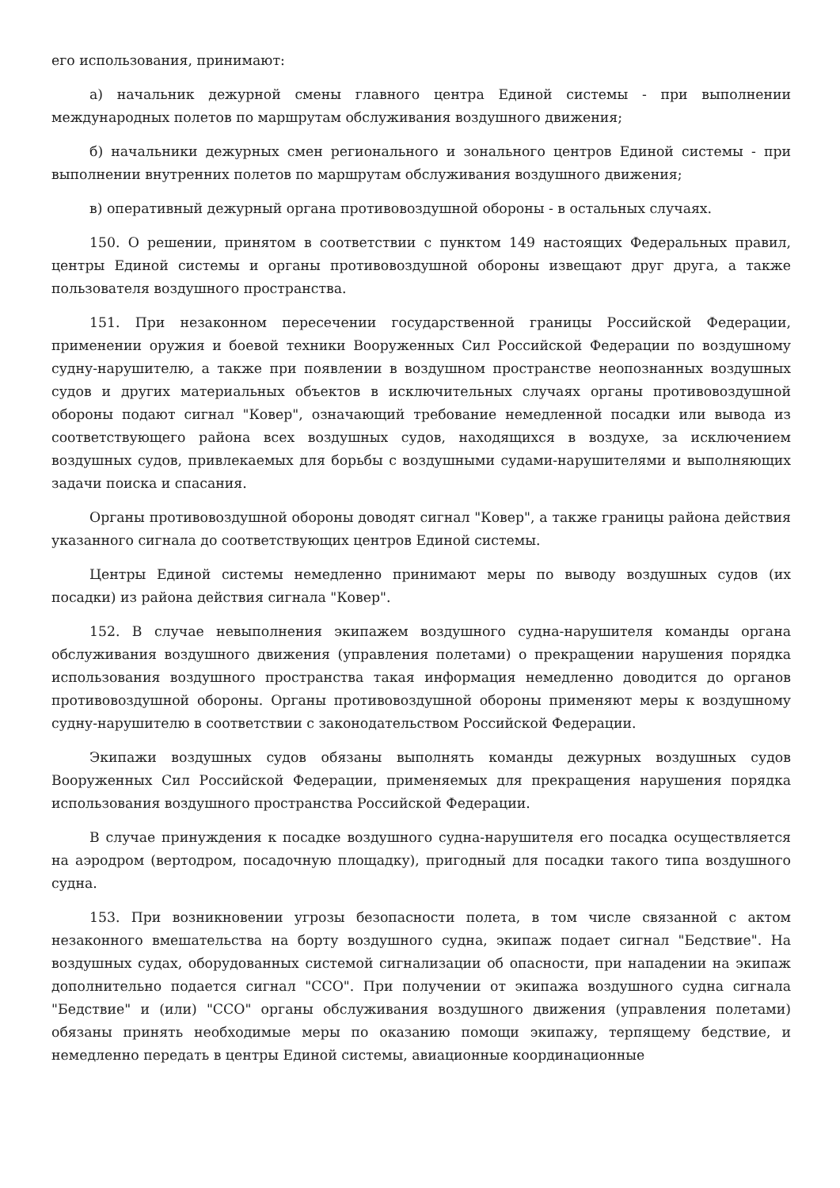его использования, принимают:
а) начальник дежурной смены главного центра Единой системы - при выполнении международных полетов по маршрутам обслуживания воздушного движения;
б) начальники дежурных смен регионального и зонального центров Единой системы - при выполнении внутренних полетов по маршрутам обслуживания воздушного движения;
в) оперативный дежурный органа противовоздушной обороны - в остальных случаях.
150. О решении, принятом в соответствии с пунктом 149 настоящих Федеральных правил, центры Единой системы и органы противовоздушной обороны извещают друг друга, а также пользователя воздушного пространства.
151. При незаконном пересечении государственной границы Российской Федерации, применении оружия и боевой техники Вооруженных Сил Российской Федерации по воздушному судну-нарушителю, а также при появлении в воздушном пространстве неопознанных воздушных судов и других материальных объектов в исключительных случаях органы противовоздушной обороны подают сигнал "Ковер", означающий требование немедленной посадки или вывода из соответствующего района всех воздушных судов, находящихся в воздухе, за исключением воздушных судов, привлекаемых для борьбы с воздушными судами-нарушителями и выполняющих задачи поиска и спасания.
Органы противовоздушной обороны доводят сигнал "Ковер", а также границы района действия указанного сигнала до соответствующих центров Единой системы.
Центры Единой системы немедленно принимают меры по выводу воздушных судов (их посадки) из района действия сигнала "Ковер".
152. В случае невыполнения экипажем воздушного судна-нарушителя команды органа обслуживания воздушного движения (управления полетами) о прекращении нарушения порядка использования воздушного пространства такая информация немедленно доводится до органов противовоздушной обороны. Органы противовоздушной обороны применяют меры к воздушному судну-нарушителю в соответствии с законодательством Российской Федерации.
Экипажи воздушных судов обязаны выполнять команды дежурных воздушных судов Вооруженных Сил Российской Федерации, применяемых для прекращения нарушения порядка использования воздушного пространства Российской Федерации.
В случае принуждения к посадке воздушного судна-нарушителя его посадка осуществляется на аэродром (вертодром, посадочную площадку), пригодный для посадки такого типа воздушного судна.
153. При возникновении угрозы безопасности полета, в том числе связанной с актом незаконного вмешательства на борту воздушного судна, экипаж подает сигнал "Бедствие". На воздушных судах, оборудованных системой сигнализации об опасности, при нападении на экипаж дополнительно подается сигнал "ССО". При получении от экипажа воздушного судна сигнала "Бедствие" и (или) "ССО" органы обслуживания воздушного движения (управления полетами) обязаны принять необходимые меры по оказанию помощи экипажу, терпящему бедствие, и немедленно передать в центры Единой системы, авиационные координационные